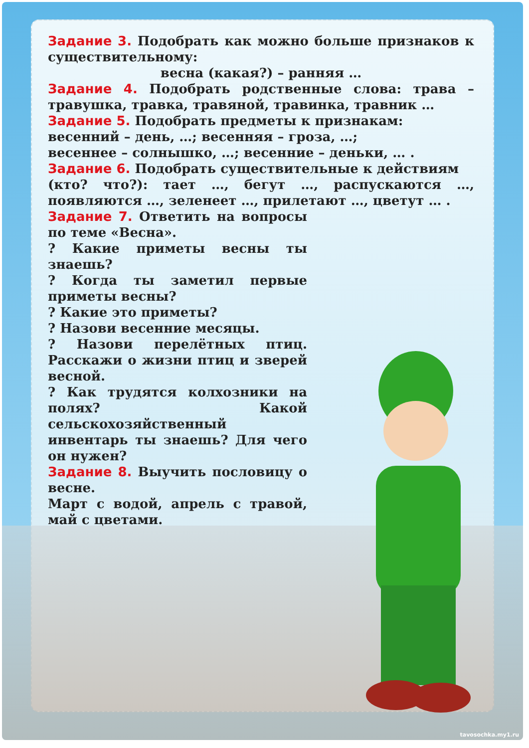Задание 3. Подобрать как можно больше признаков к существительному:
весна (какая?) – ранняя …
Задание 4. Подобрать родственные слова: трава – травушка, травка, травяной, травинка, травник …
Задание 5. Подобрать предметы к признакам:
весенний – день, …; весенняя – гроза, …;
весеннее – солнышко, …; весенние – деньки, … .
Задание 6. Подобрать существительные к действиям
(кто? что?): тает …, бегут …, распускаются …, появляются …, зеленеет …, прилетают …, цветут … .
Задание 7. Ответить на вопросы по теме «Весна».
? Какие приметы весны ты знаешь?
? Когда ты заметил первые приметы весны?
? Какие это приметы?
? Назови весенние месяцы.
? Назови перелётных птиц. Расскажи о жизни птиц и зверей весной.
? Как трудятся колхозники на полях? Какой сельскохозяйственный инвентарь ты знаешь? Для чего он нужен?
Задание 8. Выучить пословицу о весне.
Март с водой, апрель с травой, май с цветами.
tavosochka.my1.ru